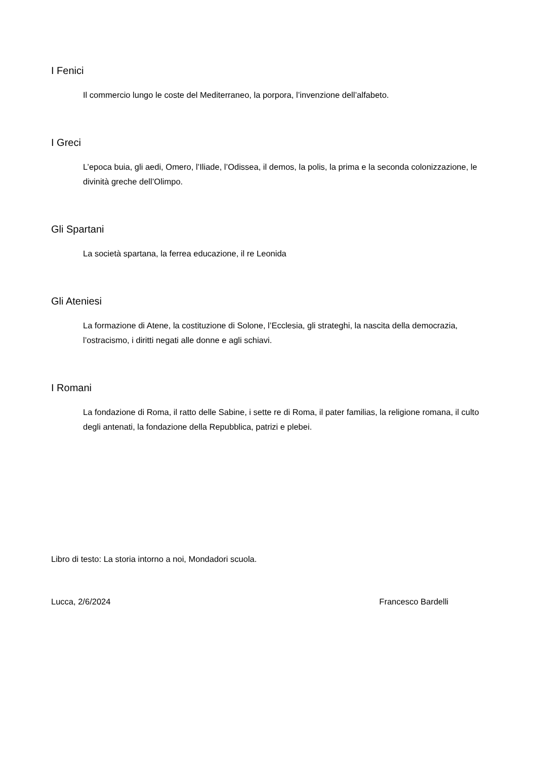I Fenici
Il commercio lungo le coste del Mediterraneo, la porpora, l’invenzione dell’alfabeto.
I Greci
L’epoca buia, gli aedi, Omero, l’Iliade, l’Odissea, il demos, la polis, la prima e la seconda colonizzazione, le divinità greche dell’Olimpo.
Gli Spartani
La società spartana, la ferrea educazione, il re Leonida
Gli Ateniesi
La formazione di Atene, la costituzione di Solone, l’Ecclesia, gli strateghi, la nascita della democrazia, l’ostracismo, i diritti negati alle donne e agli schiavi.
I Romani
La fondazione di Roma, il ratto delle Sabine, i sette re di Roma, il pater familias, la religione romana, il culto degli antenati, la fondazione della Repubblica, patrizi e plebei.
Libro di testo: La storia intorno a noi, Mondadori scuola.
Lucca, 2/6/2024 Francesco Bardelli